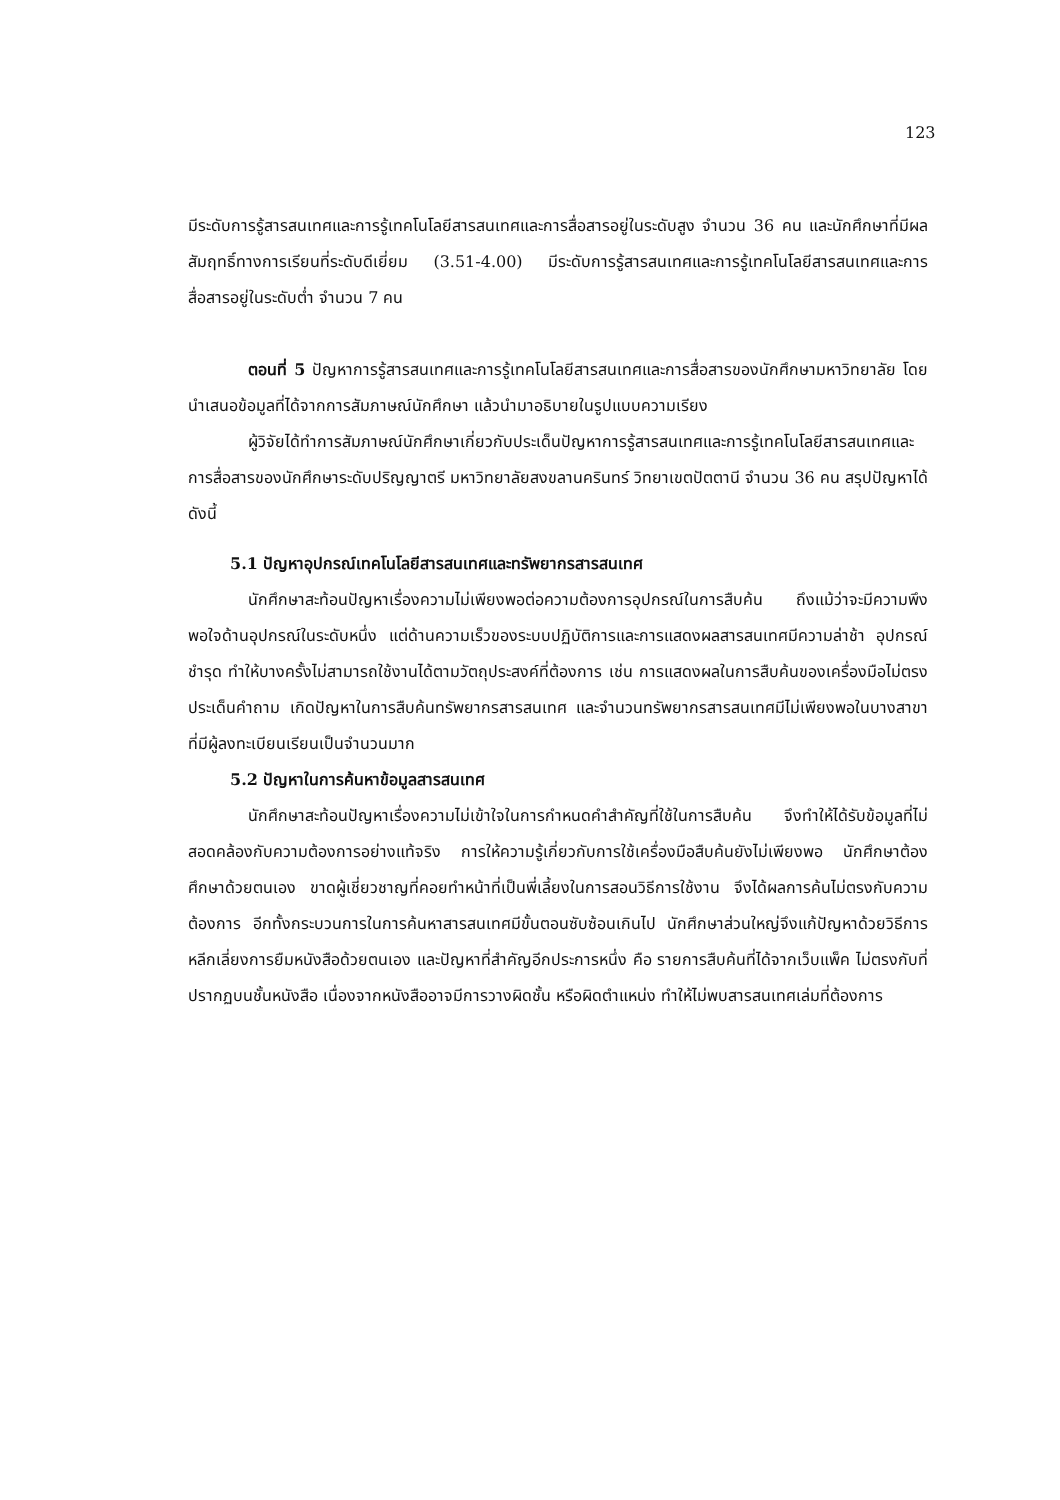123
มีระดับการรู้สารสนเทศและการรู้เทคโนโลยีสารสนเทศและการสื่อสารอยู่ในระดับสูง จำนวน 36 คน และนักศึกษาที่มีผลสัมฤทธิ์ทางการเรียนที่ระดับดีเยี่ยม (3.51-4.00) มีระดับการรู้สารสนเทศและการรู้เทคโนโลยีสารสนเทศและการสื่อสารอยู่ในระดับต่ำ จำนวน 7 คน
ตอนที่ 5 ปัญหาการรู้สารสนเทศและการรู้เทคโนโลยีสารสนเทศและการสื่อสารของนักศึกษามหาวิทยาลัย โดยนำเสนอข้อมูลที่ได้จากการสัมภาษณ์นักศึกษา แล้วนำมาอธิบายในรูปแบบความเรียง
ผู้วิจัยได้ทำการสัมภาษณ์นักศึกษาเกี่ยวกับประเด็นปัญหาการรู้สารสนเทศและการรู้เทคโนโลยีสารสนเทศและการสื่อสารของนักศึกษาระดับปริญญาตรี มหาวิทยาลัยสงขลานครินทร์ วิทยาเขตปัตตานี จำนวน 36 คน สรุปปัญหาได้ดังนี้
5.1 ปัญหาอุปกรณ์เทคโนโลยีสารสนเทศและทรัพยากรสารสนเทศ
นักศึกษาสะท้อนปัญหาเรื่องความไม่เพียงพอต่อความต้องการอุปกรณ์ในการสืบค้น ถึงแม้ว่าจะมีความพึงพอใจด้านอุปกรณ์ในระดับหนึ่ง แต่ด้านความเร็วของระบบปฏิบัติการและการแสดงผลสารสนเทศมีความล่าช้า อุปกรณ์ชำรุด ทำให้บางครั้งไม่สามารถใช้งานได้ตามวัตถุประสงค์ที่ต้องการ เช่น การแสดงผลในการสืบค้นของเครื่องมือไม่ตรงประเด็นคำถาม เกิดปัญหาในการสืบค้นทรัพยากรสารสนเทศ และจำนวนทรัพยากรสารสนเทศมีไม่เพียงพอในบางสาขา ที่มีผู้ลงทะเบียนเรียนเป็นจำนวนมาก
5.2 ปัญหาในการค้นหาข้อมูลสารสนเทศ
นักศึกษาสะท้อนปัญหาเรื่องความไม่เข้าใจในการกำหนดคำสำคัญที่ใช้ในการสืบค้น จึงทำให้ได้รับข้อมูลที่ไม่สอดคล้องกับความต้องการอย่างแท้จริง การให้ความรู้เกี่ยวกับการใช้เครื่องมือสืบค้นยังไม่เพียงพอ นักศึกษาต้องศึกษาด้วยตนเอง ขาดผู้เชี่ยวชาญที่คอยทำหน้าที่เป็นพี่เลี้ยงในการสอนวิธีการใช้งาน จึงได้ผลการค้นไม่ตรงกับความต้องการ อีกทั้งกระบวนการในการค้นหาสารสนเทศมีขั้นตอนซับซ้อนเกินไป นักศึกษาส่วนใหญ่จึงแก้ปัญหาด้วยวิธีการหลีกเลี่ยงการยืมหนังสือด้วยตนเอง และปัญหาที่สำคัญอีกประการหนึ่ง คือ รายการสืบค้นที่ได้จากเว็บแพ็ค ไม่ตรงกับที่ปรากฏบนชั้นหนังสือ เนื่องจากหนังสืออาจมีการวางผิดชั้น หรือผิดตำแหน่ง ทำให้ไม่พบสารสนเทศเล่มที่ต้องการ